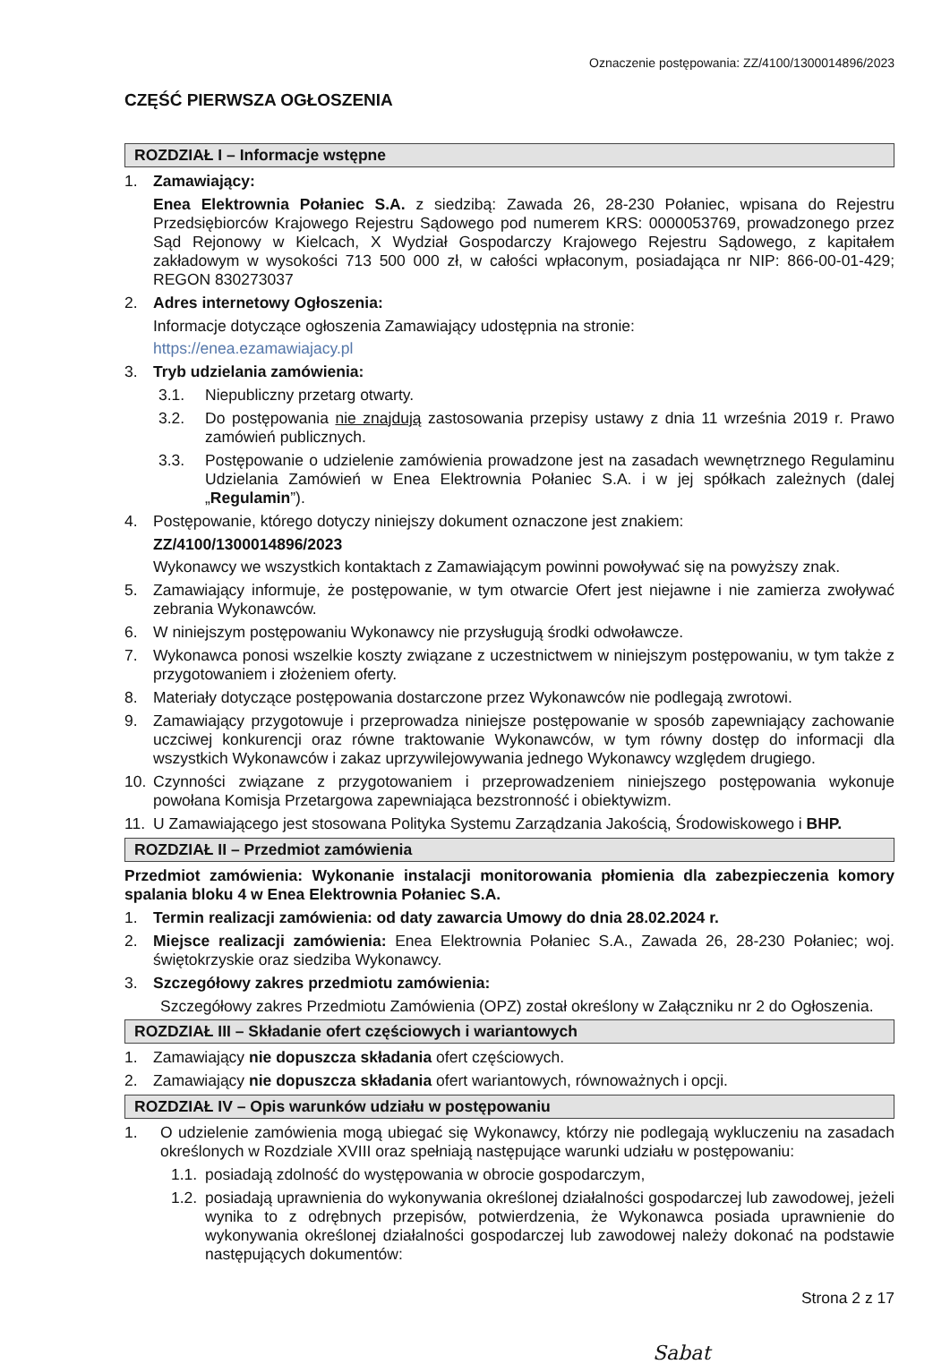Oznaczenie postępowania: ZZ/4100/1300014896/2023
CZĘŚĆ PIERWSZA OGŁOSZENIA
ROZDZIAŁ I – Informacje wstępne
1. Zamawiający:
Enea Elektrownia Połaniec S.A. z siedzibą: Zawada 26, 28-230 Połaniec, wpisana do Rejestru Przedsiębiorców Krajowego Rejestru Sądowego pod numerem KRS: 0000053769, prowadzonego przez Sąd Rejonowy w Kielcach, X Wydział Gospodarczy Krajowego Rejestru Sądowego, z kapitałem zakładowym w wysokości 713 500 000 zł, w całości wpłaconym, posiadająca nr NIP: 866-00-01-429; REGON 830273037
2. Adres internetowy Ogłoszenia:
Informacje dotyczące ogłoszenia Zamawiający udostępnia na stronie:
https://enea.ezamawiajacy.pl
3. Tryb udzielania zamówienia:
3.1. Niepubliczny przetarg otwarty.
3.2. Do postępowania nie znajdują zastosowania przepisy ustawy z dnia 11 września 2019 r. Prawo zamówień publicznych.
3.3. Postępowanie o udzielenie zamówienia prowadzone jest na zasadach wewnętrznego Regulaminu Udzielania Zamówień w Enea Elektrownia Połaniec S.A. i w jej spółkach zależnych (dalej „Regulamin”).
4. Postępowanie, którego dotyczy niniejszy dokument oznaczone jest znakiem:
ZZ/4100/1300014896/2023
Wykonawcy we wszystkich kontaktach z Zamawiającym powinni powoływać się na powyższy znak.
5. Zamawiający informuje, że postępowanie, w tym otwarcie Ofert jest niejawne i nie zamierza zwoływać zebrania Wykonawców.
6. W niniejszym postępowaniu Wykonawcy nie przysługują środki odwoławcze.
7. Wykonawca ponosi wszelkie koszty związane z uczestnictwem w niniejszym postępowaniu, w tym także z przygotowaniem i złożeniem oferty.
8. Materiały dotyczące postępowania dostarczone przez Wykonawców nie podlegają zwrotowi.
9. Zamawiający przygotowuje i przeprowadza niniejsze postępowanie w sposób zapewniający zachowanie uczciwej konkurencji oraz równe traktowanie Wykonawców, w tym równy dostęp do informacji dla wszystkich Wykonawców i zakaz uprzywilejowywania jednego Wykonawcy względem drugiego.
10. Czynności związane z przygotowaniem i przeprowadzeniem niniejszego postępowania wykonuje powołana Komisja Przetargowa zapewniająca bezstronność i obiektywizm.
11. U Zamawiającego jest stosowana Polityka Systemu Zarządzania Jakością, Środowiskowego i BHP.
ROZDZIAŁ II – Przedmiot zamówienia
Przedmiot zamówienia: Wykonanie instalacji monitorowania płomienia dla zabezpieczenia komory spalania bloku 4 w Enea Elektrownia Połaniec S.A.
1. Termin realizacji zamówienia: od daty zawarcia Umowy do dnia 28.02.2024 r.
2. Miejsce realizacji zamówienia: Enea Elektrownia Połaniec S.A., Zawada 26, 28-230 Połaniec; woj. świętokrzyskie oraz siedziba Wykonawcy.
3. Szczegółowy zakres przedmiotu zamówienia:
Szczegółowy zakres Przedmiotu Zamówienia (OPZ) został określony w Załączniku nr 2 do Ogłoszenia.
ROZDZIAŁ III – Składanie ofert częściowych i wariantowych
1. Zamawiający nie dopuszcza składania ofert częściowych.
2. Zamawiający nie dopuszcza składania ofert wariantowych, równoważnych i opcji.
ROZDZIAŁ IV – Opis warunków udziału w postępowaniu
1. O udzielenie zamówienia mogą ubiegać się Wykonawcy, którzy nie podlegają wykluczeniu na zasadach określonych w Rozdziale XVIII oraz spełniają następujące warunki udziału w postępowaniu:
1.1. posiadają zdolność do występowania w obrocie gospodarczym,
1.2. posiadają uprawnienia do wykonywania określonej działalności gospodarczej lub zawodowej, jeżeli wynika to z odrębnych przepisów, potwierdzenia, że Wykonawca posiada uprawnienie do wykonywania określonej działalności gospodarczej lub zawodowej należy dokonać na podstawie następujących dokumentów:
Strona 2 z 17
Sabat